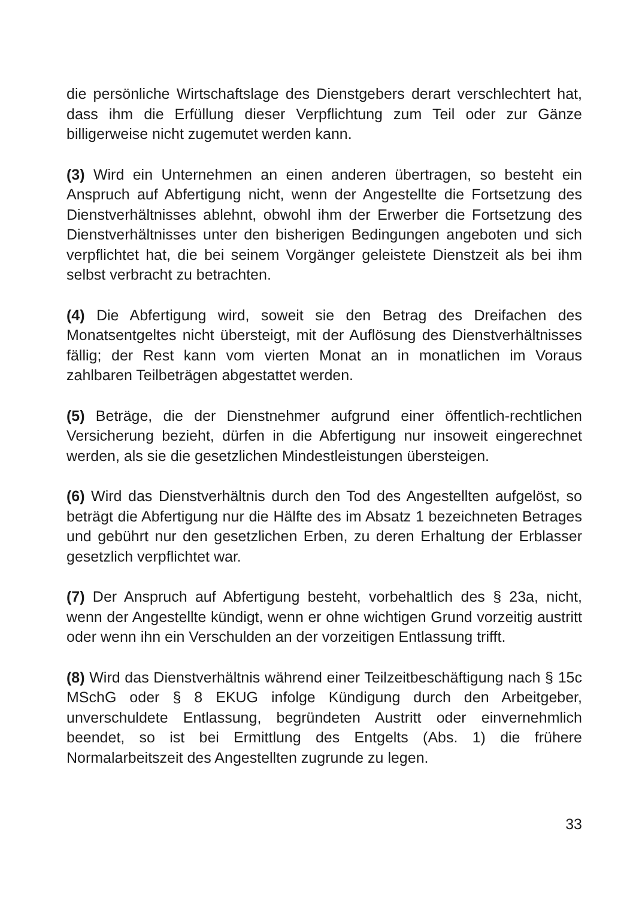die persönliche Wirtschaftslage des Dienstgebers derart verschlechtert hat, dass ihm die Erfüllung dieser Verpflichtung zum Teil oder zur Gänze billigerweise nicht zugemutet werden kann.
(3) Wird ein Unternehmen an einen anderen übertragen, so besteht ein Anspruch auf Abfertigung nicht, wenn der Angestellte die Fortsetzung des Dienstverhältnisses ablehnt, obwohl ihm der Erwerber die Fortsetzung des Dienstverhältnisses unter den bisherigen Bedingungen angeboten und sich verpflichtet hat, die bei seinem Vorgänger geleistete Dienstzeit als bei ihm selbst verbracht zu betrachten.
(4) Die Abfertigung wird, soweit sie den Betrag des Dreifachen des Monatsentgeltes nicht übersteigt, mit der Auflösung des Dienstverhältnisses fällig; der Rest kann vom vierten Monat an in monatlichen im Voraus zahlbaren Teilbeträgen abgestattet werden.
(5) Beträge, die der Dienstnehmer aufgrund einer öffentlich-rechtlichen Versicherung bezieht, dürfen in die Abfertigung nur insoweit eingerechnet werden, als sie die gesetzlichen Mindestleistungen übersteigen.
(6) Wird das Dienstverhältnis durch den Tod des Angestellten aufgelöst, so beträgt die Abfertigung nur die Hälfte des im Absatz 1 bezeichneten Betrages und gebührt nur den gesetzlichen Erben, zu deren Erhaltung der Erblasser gesetzlich verpflichtet war.
(7) Der Anspruch auf Abfertigung besteht, vorbehaltlich des § 23a, nicht, wenn der Angestellte kündigt, wenn er ohne wichtigen Grund vorzeitig austritt oder wenn ihn ein Verschulden an der vorzeitigen Entlassung trifft.
(8) Wird das Dienstverhältnis während einer Teilzeitbeschäftigung nach § 15c MSchG oder § 8 EKUG infolge Kündigung durch den Arbeitgeber, unverschuldete Entlassung, begründeten Austritt oder einvernehmlich beendet, so ist bei Ermittlung des Entgelts (Abs. 1) die frühere Normalarbeitszeit des Angestellten zugrunde zu legen.
33